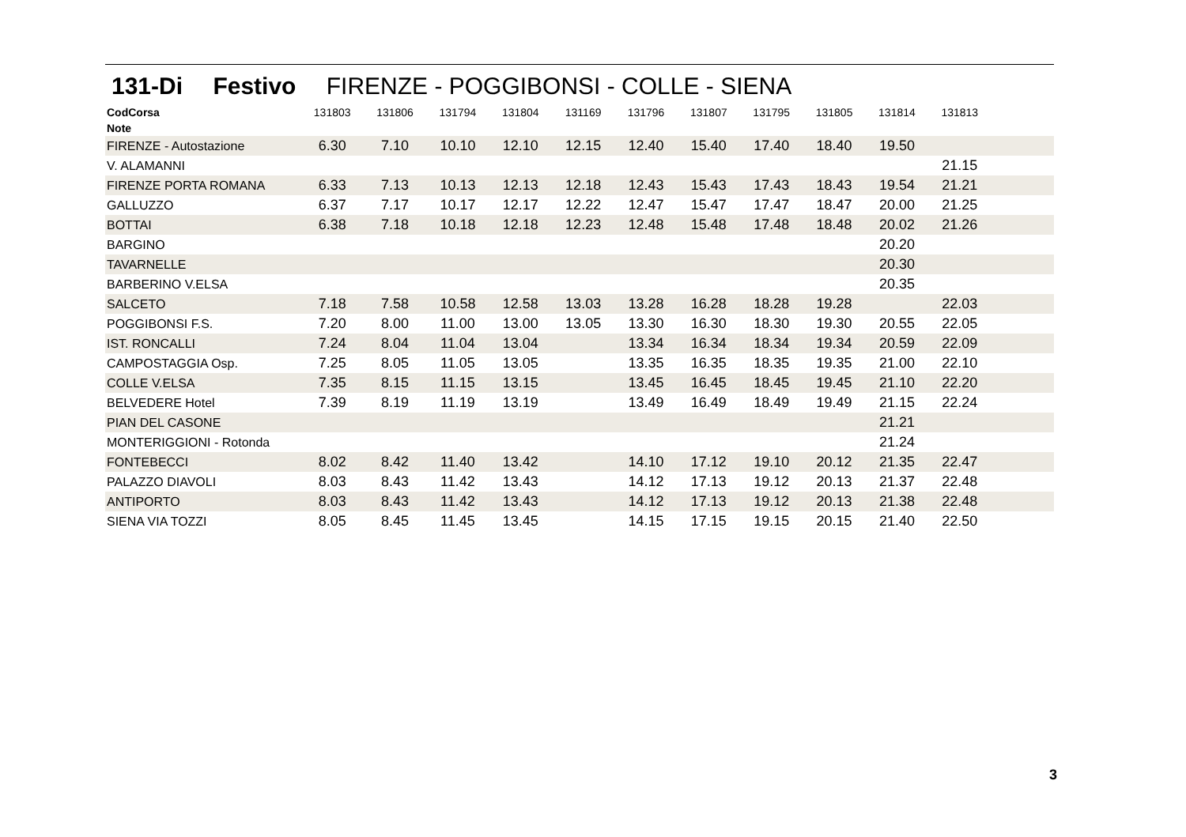131-Di Festivo FIRENZE - POGGIBONSI - COLLE - SIENA
| CodCorsa | 131803 | 131806 | 131794 | 131804 | 131169 | 131796 | 131807 | 131795 | 131805 | 131814 | 131813 | |
| --- | --- | --- | --- | --- | --- | --- | --- | --- | --- | --- | --- | --- |
| Note | | | | | | | | | | | | |
| FIRENZE - Autostazione | 6.30 | 7.10 | 10.10 | 12.10 | 12.15 | 12.40 | 15.40 | 17.40 | 18.40 | 19.50 | | |
| V. ALAMANNI | | | | | | | | | | | 21.15 | |
| FIRENZE PORTA ROMANA | 6.33 | 7.13 | 10.13 | 12.13 | 12.18 | 12.43 | 15.43 | 17.43 | 18.43 | 19.54 | 21.21 | |
| GALLUZZO | 6.37 | 7.17 | 10.17 | 12.17 | 12.22 | 12.47 | 15.47 | 17.47 | 18.47 | 20.00 | 21.25 | |
| BOTTAI | 6.38 | 7.18 | 10.18 | 12.18 | 12.23 | 12.48 | 15.48 | 17.48 | 18.48 | 20.02 | 21.26 | |
| BARGINO | | | | | | | | | | 20.20 | | |
| TAVARNELLE | | | | | | | | | | 20.30 | | |
| BARBERINO V.ELSA | | | | | | | | | | 20.35 | | |
| SALCETO | 7.18 | 7.58 | 10.58 | 12.58 | 13.03 | 13.28 | 16.28 | 18.28 | 19.28 | | 22.03 | |
| POGGIBONSI F.S. | 7.20 | 8.00 | 11.00 | 13.00 | 13.05 | 13.30 | 16.30 | 18.30 | 19.30 | 20.55 | 22.05 | |
| IST. RONCALLI | 7.24 | 8.04 | 11.04 | 13.04 | | 13.34 | 16.34 | 18.34 | 19.34 | 20.59 | 22.09 | |
| CAMPOSTAGGIA Osp. | 7.25 | 8.05 | 11.05 | 13.05 | | 13.35 | 16.35 | 18.35 | 19.35 | 21.00 | 22.10 | |
| COLLE V.ELSA | 7.35 | 8.15 | 11.15 | 13.15 | | 13.45 | 16.45 | 18.45 | 19.45 | 21.10 | 22.20 | |
| BELVEDERE Hotel | 7.39 | 8.19 | 11.19 | 13.19 | | 13.49 | 16.49 | 18.49 | 19.49 | 21.15 | 22.24 | |
| PIAN DEL CASONE | | | | | | | | | | 21.21 | | |
| MONTERIGGIONI - Rotonda | | | | | | | | | | 21.24 | | |
| FONTEBECCI | 8.02 | 8.42 | 11.40 | 13.42 | | 14.10 | 17.12 | 19.10 | 20.12 | 21.35 | 22.47 | |
| PALAZZO DIAVOLI | 8.03 | 8.43 | 11.42 | 13.43 | | 14.12 | 17.13 | 19.12 | 20.13 | 21.37 | 22.48 | |
| ANTIPORTO | 8.03 | 8.43 | 11.42 | 13.43 | | 14.12 | 17.13 | 19.12 | 20.13 | 21.38 | 22.48 | |
| SIENA VIA TOZZI | 8.05 | 8.45 | 11.45 | 13.45 | | 14.15 | 17.15 | 19.15 | 20.15 | 21.40 | 22.50 | |
3